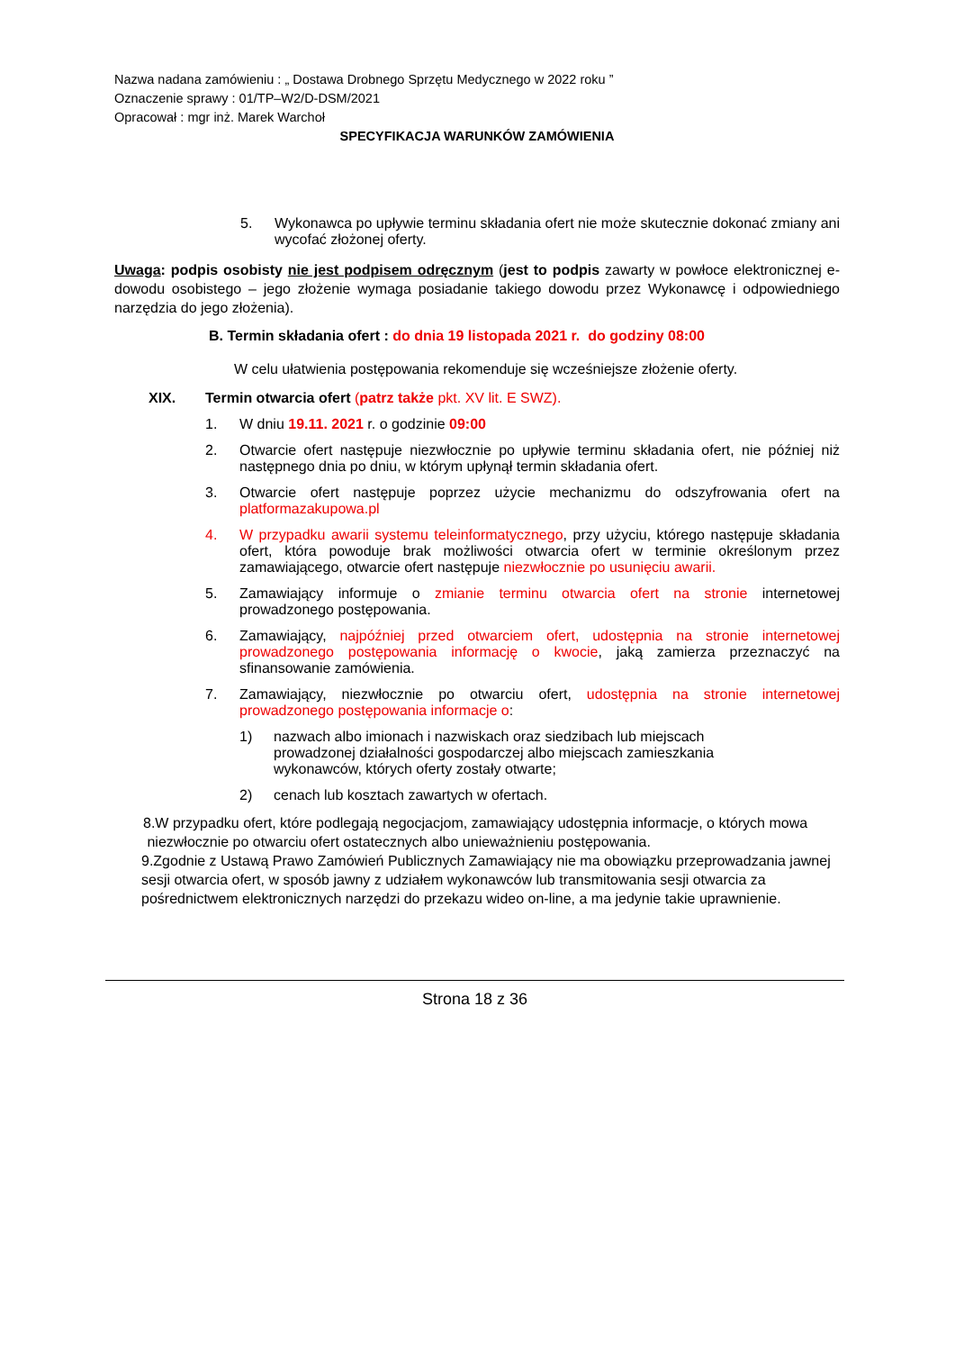Nazwa nadana zamówieniu : „ Dostawa Drobnego Sprzętu Medycznego w 2022 roku ”
Oznaczenie sprawy : 01/TP–W2/D-DSM/2021
Opracował : mgr inż. Marek Warchoł
SPECYFIKACJA WARUNKÓW ZAMÓWIENIA
5. Wykonawca po upływie terminu składania ofert nie może skutecznie dokonać zmiany ani wycofać złożonej oferty.
Uwaga: podpis osobisty nie jest podpisem odręcznym (jest to podpis zawarty w powłoce elektronicznej e-dowodu osobistego – jego złożenie wymaga posiadanie takiego dowodu przez Wykonawcę i odpowiedniego narzędzia do jego złożenia).
B. Termin składania ofert : do dnia 19 listopada 2021 r. do godziny 08:00
W celu ułatwienia postępowania rekomenduje się wcześniejsze złożenie oferty.
XIX. Termin otwarcia ofert (patrz także pkt. XV lit. E SWZ).
1. W dniu 19.11. 2021 r. o godzinie 09:00
2. Otwarcie ofert następuje niezwłocznie po upływie terminu składania ofert, nie później niż następnego dnia po dniu, w którym upłynął termin składania ofert.
3. Otwarcie ofert następuje poprzez użycie mechanizmu do odszyfrowania ofert na platformazakupowa.pl
4. W przypadku awarii systemu teleinformatycznego, przy użyciu, którego następuje składania ofert, która powoduje brak możliwości otwarcia ofert w terminie określonym przez zamawiającego, otwarcie ofert następuje niezwłocznie po usunięciu awarii.
5. Zamawiający informuje o zmianie terminu otwarcia ofert na stronie internetowej prowadzonego postępowania.
6. Zamawiający, najpóźniej przed otwarciem ofert, udostępnia na stronie internetowej prowadzonego postępowania informację o kwocie, jaką zamierza przeznaczyć na sfinansowanie zamówienia.
7. Zamawiający, niezwłocznie po otwarciu ofert, udostępnia na stronie internetowej prowadzonego postępowania informacje o:
1) nazwach albo imionach i nazwiskach oraz siedzibach lub miejscach prowadzonej działalności gospodarczej albo miejscach zamieszkania wykonawców, których oferty zostały otwarte;
2) cenach lub kosztach zawartych w ofertach.
8.W przypadku ofert, które podlegają negocjacjom, zamawiający udostępnia informacje, o których mowa niezwłocznie po otwarciu ofert ostatecznych albo unieważnieniu postępowania.
9.Zgodnie z Ustawą Prawo Zamówień Publicznych Zamawiający nie ma obowiązku przeprowadzania jawnej sesji otwarcia ofert, w sposób jawny z udziałem wykonawców lub transmitowania sesji otwarcia za pośrednictwem elektronicznych narzędzi do przekazu wideo on-line, a ma jedynie takie uprawnienie.
Strona 18 z 36